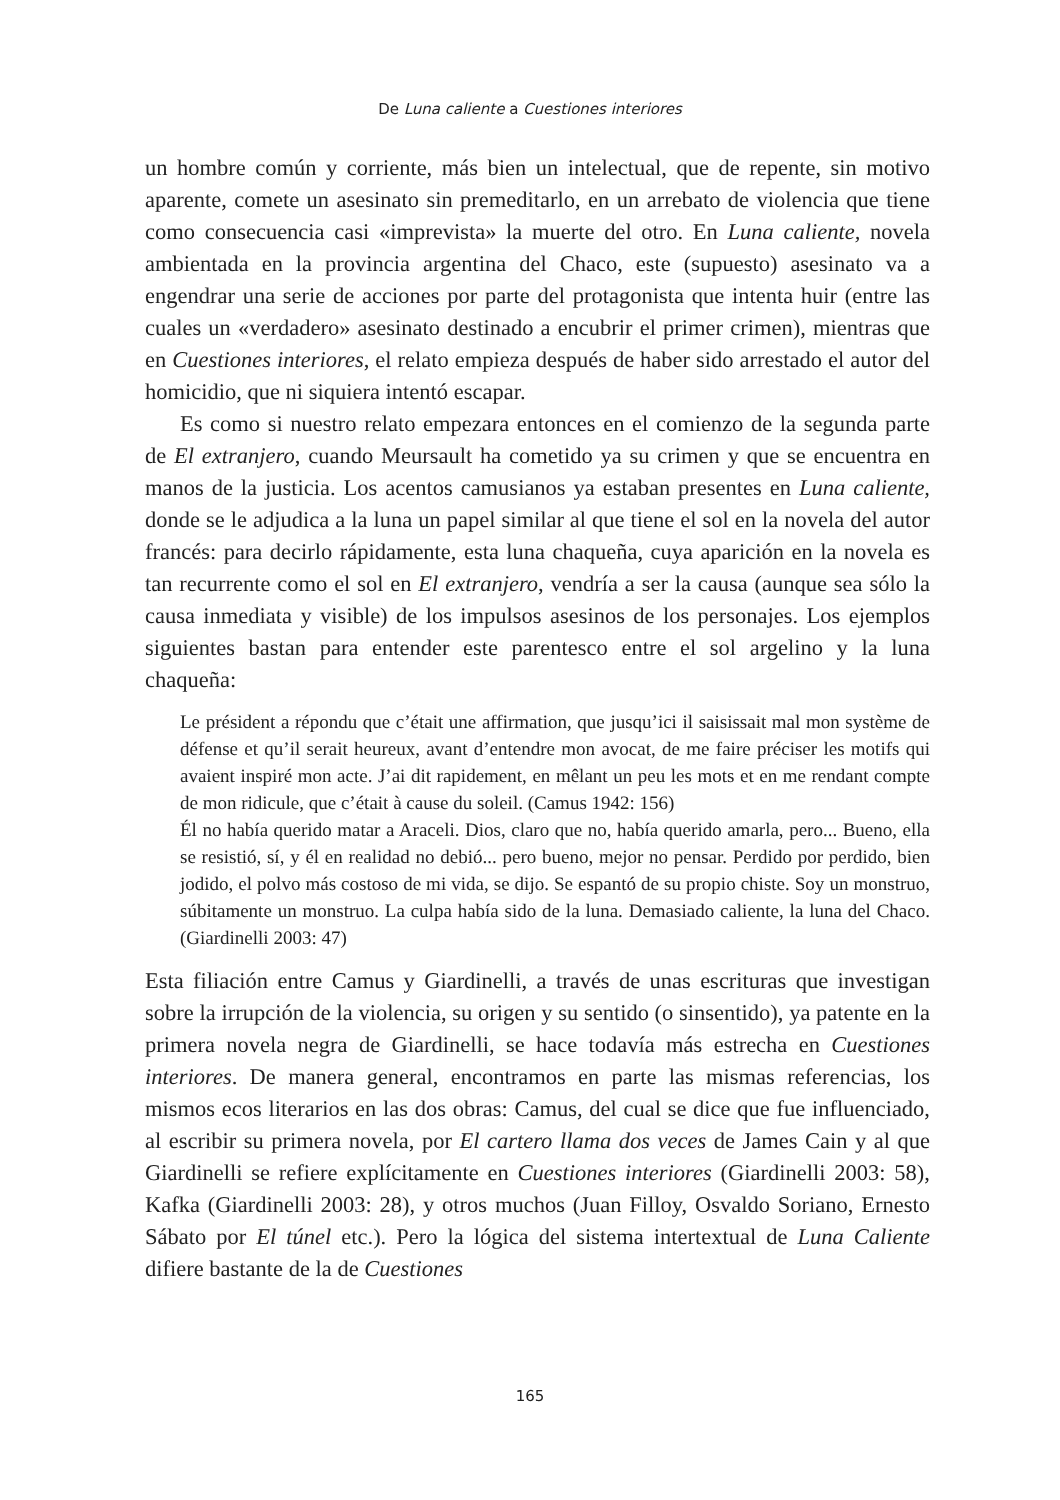De Luna caliente a Cuestiones interiores
un hombre común y corriente, más bien un intelectual, que de repente, sin motivo aparente, comete un asesinato sin premeditarlo, en un arrebato de violencia que tiene como consecuencia casi «imprevista» la muerte del otro. En Luna caliente, novela ambientada en la provincia argentina del Chaco, este (supuesto) asesinato va a engendrar una serie de acciones por parte del protagonista que intenta huir (entre las cuales un «verdadero» asesinato destinado a encubrir el primer crimen), mientras que en Cuestiones interiores, el relato empieza después de haber sido arrestado el autor del homicidio, que ni siquiera intentó escapar.
Es como si nuestro relato empezara entonces en el comienzo de la segunda parte de El extranjero, cuando Meursault ha cometido ya su crimen y que se encuentra en manos de la justicia. Los acentos camusianos ya estaban presentes en Luna caliente, donde se le adjudica a la luna un papel similar al que tiene el sol en la novela del autor francés: para decirlo rápidamente, esta luna chaqueña, cuya aparición en la novela es tan recurrente como el sol en El extranjero, vendría a ser la causa (aunque sea sólo la causa inmediata y visible) de los impulsos asesinos de los personajes. Los ejemplos siguientes bastan para entender este parentesco entre el sol argelino y la luna chaqueña:
Le président a répondu que c’était une affirmation, que jusqu’ici il saisissait mal mon système de défense et qu’il serait heureux, avant d’entendre mon avocat, de me faire préciser les motifs qui avaient inspiré mon acte. J’ai dit rapidement, en mêlant un peu les mots et en me rendant compte de mon ridicule, que c’était à cause du soleil. (Camus 1942: 156)
Él no había querido matar a Araceli. Dios, claro que no, había querido amarla, pero... Bueno, ella se resistió, sí, y él en realidad no debió... pero bueno, mejor no pensar. Perdido por perdido, bien jodido, el polvo más costoso de mi vida, se dijo. Se espantó de su propio chiste. Soy un monstruo, súbitamente un monstruo. La culpa había sido de la luna. Demasiado caliente, la luna del Chaco. (Giardinelli 2003: 47)
Esta filiación entre Camus y Giardinelli, a través de unas escrituras que investigan sobre la irrupción de la violencia, su origen y su sentido (o sinsentido), ya patente en la primera novela negra de Giardinelli, se hace todavía más estrecha en Cuestiones interiores. De manera general, encontramos en parte las mismas referencias, los mismos ecos literarios en las dos obras: Camus, del cual se dice que fue influenciado, al escribir su primera novela, por El cartero llama dos veces de James Cain y al que Giardinelli se refiere explícitamente en Cuestiones interiores (Giardinelli 2003: 58), Kafka (Giardinelli 2003: 28), y otros muchos (Juan Filloy, Osvaldo Soriano, Ernesto Sábato por El túnel etc.). Pero la lógica del sistema intertextual de Luna Caliente difiere bastante de la de Cuestiones
165